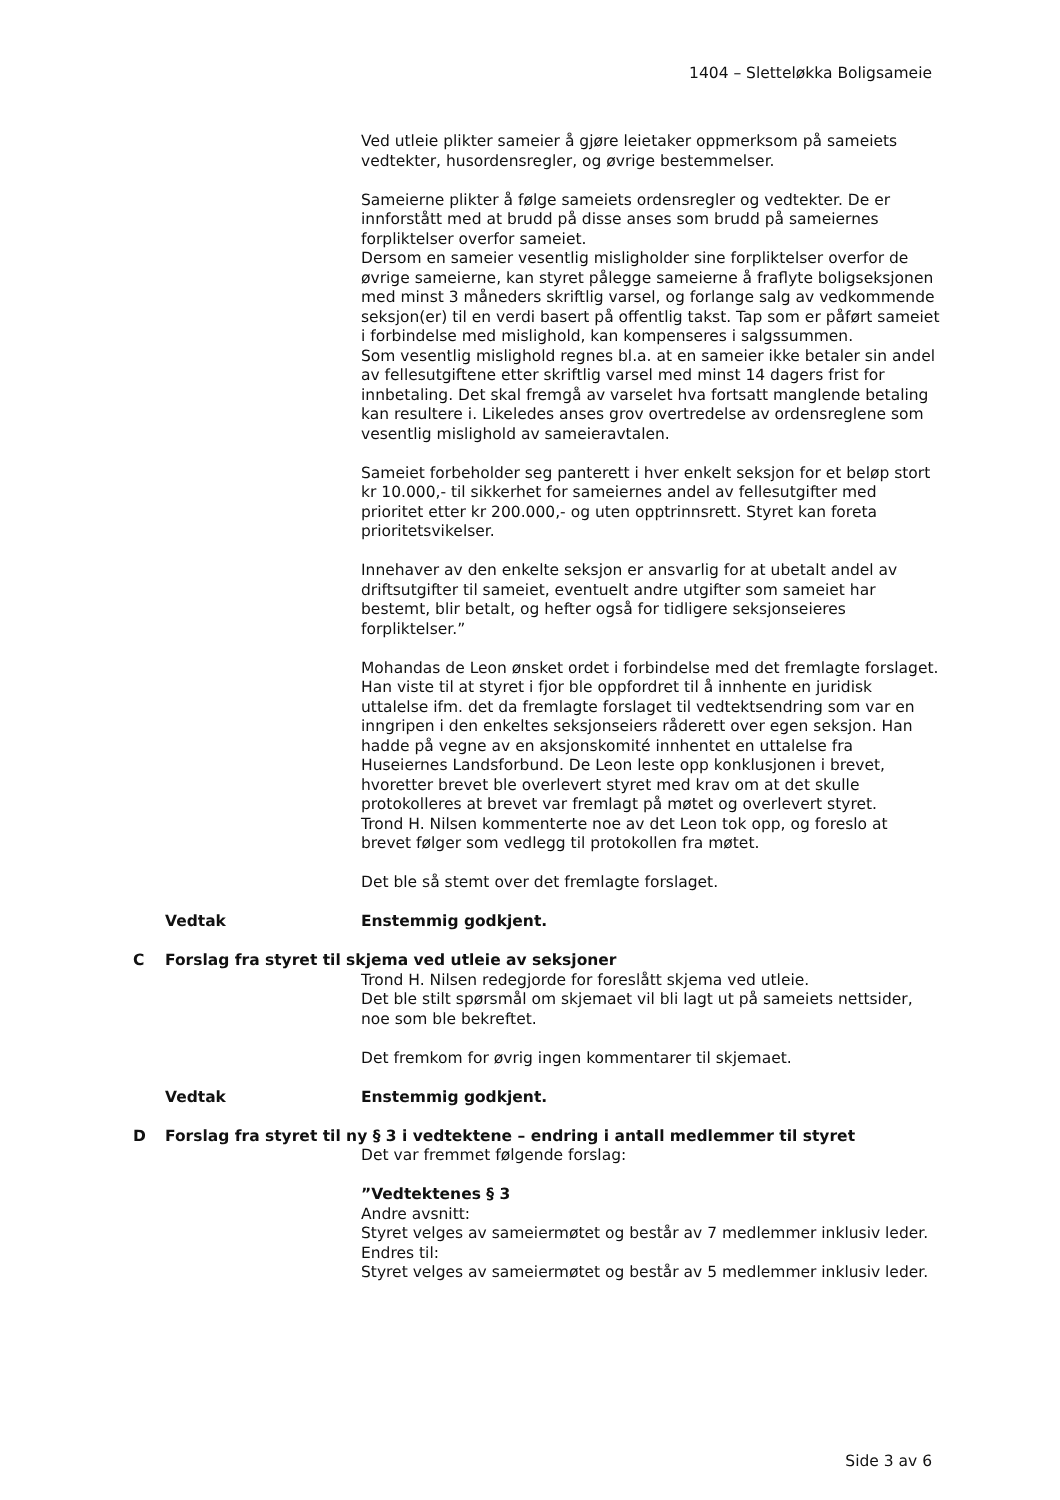1404 – Sletteløkka Boligsameie
Ved utleie plikter sameier å gjøre leietaker oppmerksom på sameiets vedtekter, husordensregler, og øvrige bestemmelser.
Sameierne plikter å følge sameiets ordensregler og vedtekter. De er innforstått med at brudd på disse anses som brudd på sameiernes forpliktelser overfor sameiet.
Dersom en sameier vesentlig misligholder sine forpliktelser overfor de øvrige sameierne, kan styret pålegge sameierne å fraflyte boligseksjonen med minst 3 måneders skriftlig varsel, og forlange salg av vedkommende seksjon(er) til en verdi basert på offentlig takst. Tap som er påført sameiet i forbindelse med mislighold, kan kompenseres i salgssummen.
Som vesentlig mislighold regnes bl.a. at en sameier ikke betaler sin andel av fellesutgiftene etter skriftlig varsel med minst 14 dagers frist for innbetaling. Det skal fremgå av varselet hva fortsatt manglende betaling kan resultere i. Likeledes anses grov overtredelse av ordensreglene som vesentlig mislighold av sameieravtalen.
Sameiet forbeholder seg panterett i hver enkelt seksjon for et beløp stort kr 10.000,- til sikkerhet for sameiernes andel av fellesutgifter med prioritet etter kr 200.000,- og uten opptrinnsrett. Styret kan foreta prioritetsvikelser.
Innehaver av den enkelte seksjon er ansvarlig for at ubetalt andel av driftsutgifter til sameiet, eventuelt andre utgifter som sameiet har bestemt, blir betalt, og hefter også for tidligere seksjonseieres forpliktelser.”
Mohandas de Leon ønsket ordet i forbindelse med det fremlagte forslaget. Han viste til at styret i fjor ble oppfordret til å innhente en juridisk uttalelse ifm. det da fremlagte forslaget til vedtektsendring som var en inngripen i den enkeltes seksjonseiers råderett over egen seksjon. Han hadde på vegne av en aksjonskomité innhentet en uttalelse fra Huseiernes Landsforbund. De Leon leste opp konklusjonen i brevet, hvoretter brevet ble overlevert styret med krav om at det skulle protokolleres at brevet var fremlagt på møtet og overlevert styret.
Trond H. Nilsen kommenterte noe av det Leon tok opp, og foreslo at brevet følger som vedlegg til protokollen fra møtet.
Det ble så stemt over det fremlagte forslaget.
Vedtak Enstemmig godkjent.
C Forslag fra styret til skjema ved utleie av seksjoner
Trond H. Nilsen redegjorde for foreslått skjema ved utleie.
Det ble stilt spørsmål om skjemaet vil bli lagt ut på sameiets nettsider, noe som ble bekreftet.
Det fremkom for øvrig ingen kommentarer til skjemaet.
Vedtak Enstemmig godkjent.
D Forslag fra styret til ny § 3 i vedtektene – endring i antall medlemmer til styret
Det var fremmet følgende forslag:
”Vedtektenes § 3
Andre avsnitt:
Styret velges av sameiermøtet og består av 7 medlemmer inklusiv leder.
Endres til:
Styret velges av sameiermøtet og består av 5 medlemmer inklusiv leder.
Side 3 av 6